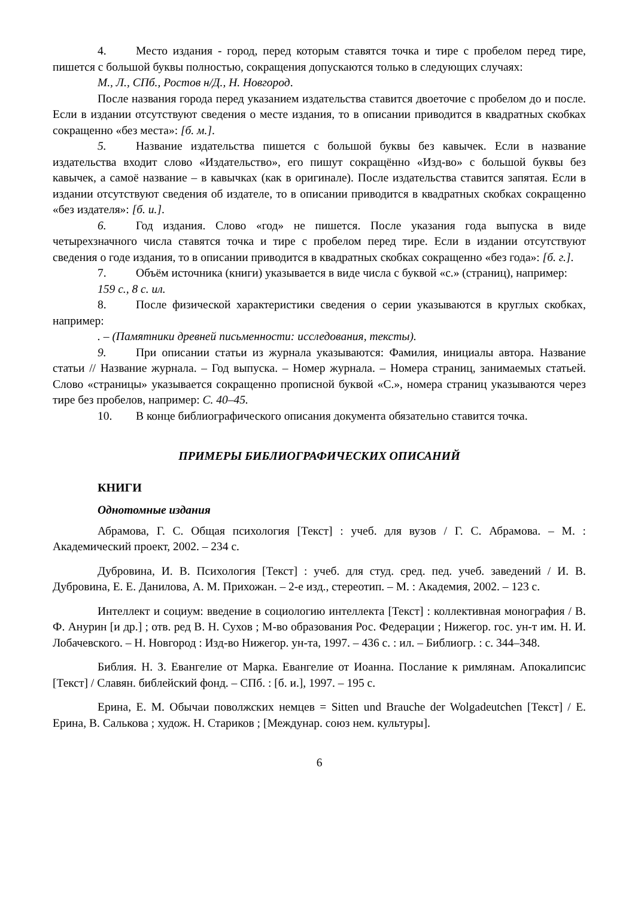4. Место издания - город, перед которым ставятся точка и тире с пробелом перед тире, пишется с большой буквы полностью, сокращения допускаются только в следующих случаях:
М., Л., СПб., Ростов н/Д., Н. Новгород.
После названия города перед указанием издательства ставится двоеточие с пробелом до и после. Если в издании отсутствуют сведения о месте издания, то в описании приводится в квадратных скобках сокращенно «без места»: [б. м.].
5. Название издательства пишется с большой буквы без кавычек. Если в название издательства входит слово «Издательство», его пишут сокращённо «Изд-во» с большой буквы без кавычек, а самоё название – в кавычках (как в оригинале). После издательства ставится запятая. Если в издании отсутствуют сведения об издателе, то в описании приводится в квадратных скобках сокращенно «без издателя»: [б. и.].
6. Год издания. Слово «год» не пишется. После указания года выпуска в виде четырехзначного числа ставятся точка и тире с пробелом перед тире. Если в издании отсутствуют сведения о годе издания, то в описании приводится в квадратных скобках сокращенно «без года»: [б. г.].
7. Объём источника (книги) указывается в виде числа с буквой «с.» (страниц), например:
159 с., 8 с. ил.
8. После физической характеристики сведения о серии указываются в круглых скобках, например:
. – (Памятники древней письменности: исследования, тексты).
9. При описании статьи из журнала указываются: Фамилия, инициалы автора. Название статьи // Название журнала. – Год выпуска. – Номер журнала. – Номера страниц, занимаемых статьей. Слово «страницы» указывается сокращенно прописной буквой «С.», номера страниц указываются через тире без пробелов, например: С. 40–45.
10. В конце библиографического описания документа обязательно ставится точка.
ПРИМЕРЫ БИБЛИОГРАФИЧЕСКИХ ОПИСАНИЙ
КНИГИ
Однотомные издания
Абрамова, Г. С. Общая психология [Текст] : учеб. для вузов / Г. С. Абрамова. – М. : Академический проект, 2002. – 234 с.
Дубровина, И. В. Психология [Текст] : учеб. для студ. сред. пед. учеб. заведений / И. В. Дубровина, Е. Е. Данилова, А. М. Прихожан. – 2-е изд., стереотип. – М. : Академия, 2002. – 123 с.
Интеллект и социум: введение в социологию интеллекта [Текст] : коллективная монография / В. Ф. Анурин [и др.] ; отв. ред В. Н. Сухов ; М-во образования Рос. Федерации ; Нижегор. гос. ун-т им. Н. И. Лобачевского. – Н. Новгород : Изд-во Нижегор. ун-та, 1997. – 436 с. : ил. – Библиогр. : с. 344–348.
Библия. Н. З. Евангелие от Марка. Евангелие от Иоанна. Послание к римлянам. Апокалипсис [Текст] / Славян. библейский фонд. – СПб. : [б. и.], 1997. – 195 с.
Ерина, Е. М. Обычаи поволжских немцев = Sitten und Brauche der Wolgadeutchen [Текст] / Е. Ерина, В. Салькова ; худож. Н. Стариков ; [Междунар. союз нем. культуры].
6